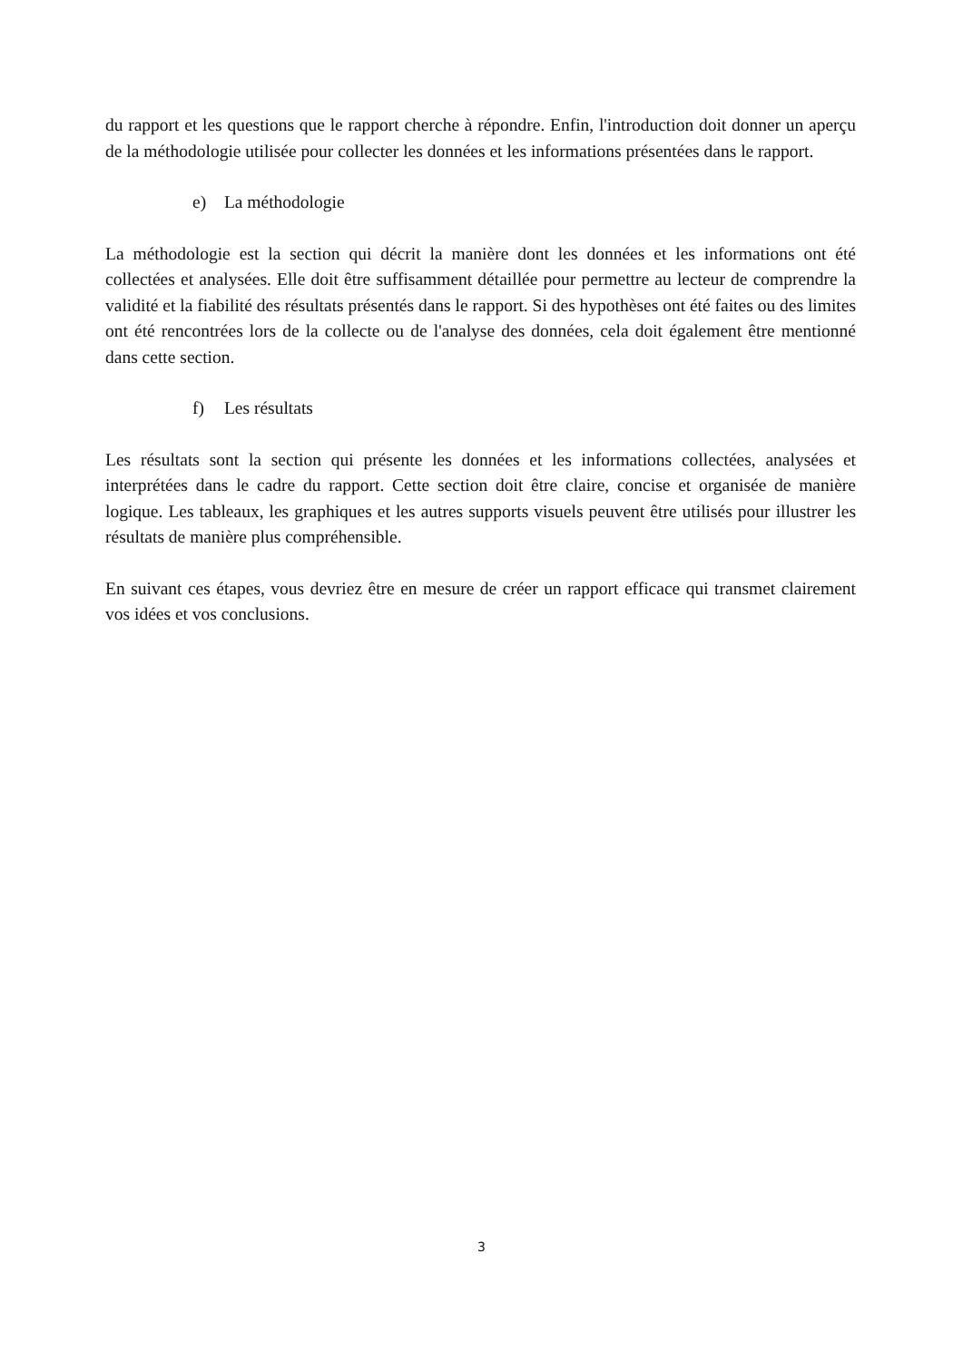du rapport et les questions que le rapport cherche à répondre. Enfin, l'introduction doit donner un aperçu de la méthodologie utilisée pour collecter les données et les informations présentées dans le rapport.
e) La méthodologie
La méthodologie est la section qui décrit la manière dont les données et les informations ont été collectées et analysées. Elle doit être suffisamment détaillée pour permettre au lecteur de comprendre la validité et la fiabilité des résultats présentés dans le rapport. Si des hypothèses ont été faites ou des limites ont été rencontrées lors de la collecte ou de l'analyse des données, cela doit également être mentionné dans cette section.
f) Les résultats
Les résultats sont la section qui présente les données et les informations collectées, analysées et interprétées dans le cadre du rapport. Cette section doit être claire, concise et organisée de manière logique. Les tableaux, les graphiques et les autres supports visuels peuvent être utilisés pour illustrer les résultats de manière plus compréhensible.
En suivant ces étapes, vous devriez être en mesure de créer un rapport efficace qui transmet clairement vos idées et vos conclusions.
3